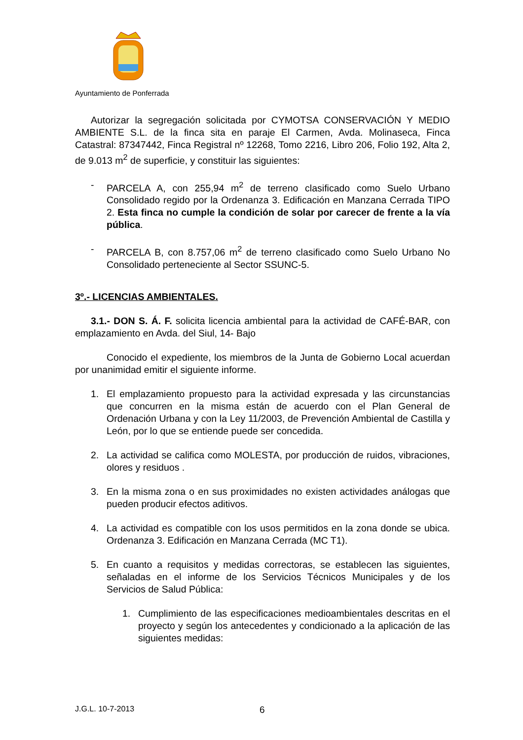Ayuntamiento de Ponferrada
Autorizar la segregación solicitada por CYMOTSA CONSERVACIÓN Y MEDIO AMBIENTE S.L. de la finca sita en paraje El Carmen, Avda. Molinaseca, Finca Catastral: 87347442, Finca Registral nº 12268, Tomo 2216, Libro 206, Folio 192, Alta 2, de 9.013 m<sup>2</sup> de superficie, y constituir las siguientes:
- PARCELA A, con 255,94 m<sup>2</sup> de terreno clasificado como Suelo Urbano Consolidado regido por la Ordenanza 3. Edificación en Manzana Cerrada TIPO 2. Esta finca no cumple la condición de solar por carecer de frente a la vía pública.
- PARCELA B, con 8.757,06 m<sup>2</sup> de terreno clasificado como Suelo Urbano No Consolidado perteneciente al Sector SSUNC-5.
3º.- LICENCIAS AMBIENTALES.
3.1.- DON S. Á. F. solicita licencia ambiental para la actividad de CAFÉ-BAR, con emplazamiento en Avda. del Siul, 14- Bajo
Conocido el expediente, los miembros de la Junta de Gobierno Local acuerdan por unanimidad emitir el siguiente informe.
1. El emplazamiento propuesto para la actividad expresada y las circunstancias que concurren en la misma están de acuerdo con el Plan General de Ordenación Urbana y con la Ley 11/2003, de Prevención Ambiental de Castilla y León, por lo que se entiende puede ser concedida.
2. La actividad se califica como MOLESTA, por producción de ruidos, vibraciones, olores y residuos .
3. En la misma zona o en sus proximidades no existen actividades análogas que pueden producir efectos aditivos.
4. La actividad es compatible con los usos permitidos en la zona donde se ubica. Ordenanza 3. Edificación en Manzana Cerrada (MC T1).
5. En cuanto a requisitos y medidas correctoras, se establecen las siguientes, señaladas en el informe de los Servicios Técnicos Municipales y de los Servicios de Salud Pública:
1. Cumplimiento de las especificaciones medioambientales descritas en el proyecto y según los antecedentes y condicionado a la aplicación de las siguientes medidas:
J.G.L. 10-7-2013 6